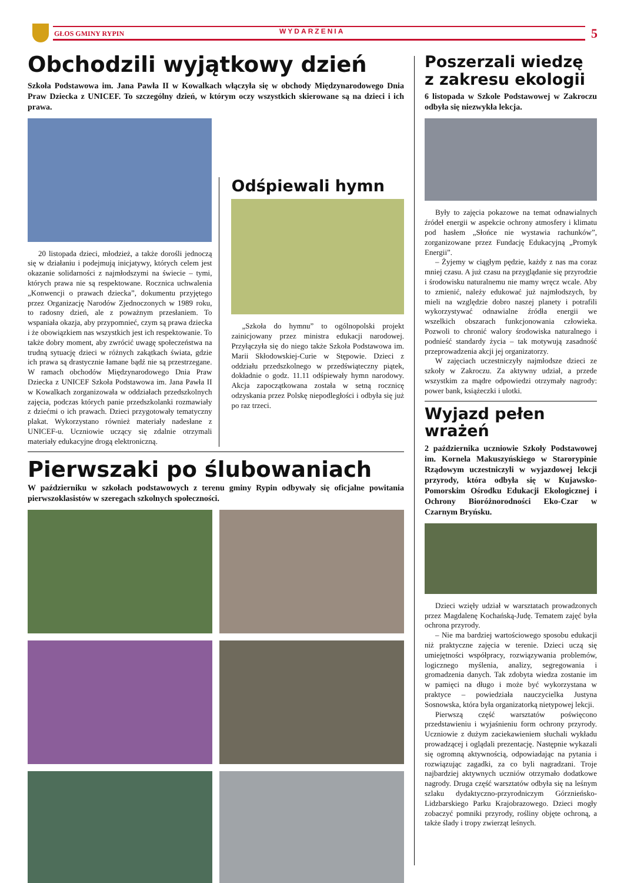GŁOS GMINY RYPIN WYDARZENIA 5
Obchodzili wyjątkowy dzień
Szkoła Podstawowa im. Jana Pawła II w Kowalkach włączyła się w obchody Międzynarodowego Dnia Praw Dziecka z UNICEF. To szczególny dzień, w którym oczy wszystkich skierowane są na dzieci i ich prawa.
20 listopada dzieci, młodzież, a także dorośli jednoczą się w działaniu i podejmują inicjatywy, których celem jest okazanie solidarności z najmłodszymi na świecie – tymi, których prawa nie są respektowane. Rocznica uchwalenia „Konwencji o prawach dziecka”, dokumentu przyjętego przez Organizację Narodów Zjednoczonych w 1989 roku, to radosny dzień, ale z poważnym przesłaniem. To wspaniała okazja, aby przypomnieć, czym są prawa dziecka i że obowiązkiem nas wszystkich jest ich respektowanie. To także dobry moment, aby zwrócić uwagę społeczeństwa na trudną sytuację dzieci w różnych zakątkach świata, gdzie ich prawa są drastycznie łamane bądź nie są przestrzegane. W ramach obchodów Międzynarodowego Dnia Praw Dziecka z UNICEF Szkoła Podstawowa im. Jana Pawła II w Kowalkach zorganizowała w oddziałach przedszkolnych zajęcia, podczas których panie przedszkolanki rozmawiały z dziećmi o ich prawach. Dzieci przygotowały tematyczny plakat. Wykorzystano również materiały nadesłane z UNICEF-u. Uczniowie uczący się zdalnie otrzymali materiały edukacyjne drogą elektroniczną.
Odśpiewali hymn
„Szkoła do hymnu” to ogólnopolski projekt zainicjowany przez ministra edukacji narodowej. Przyłączyła się do niego także Szkoła Podstawowa im. Marii Skłodowskiej-Curie w Stępowie. Dzieci z oddziału przedszkolnego w przedświąteczny piątek, dokładnie o godz. 11.11 odśpiewały hymn narodowy. Akcja zapoczątkowana została w setną rocznicę odzyskania przez Polskę niepodległości i odbyła się już po raz trzeci.
Pierwszaki po ślubowaniach
W październiku w szkołach podstawowych z terenu gminy Rypin odbywały się oficjalne powitania pierwszoklasistów w szeregach szkolnych społeczności.
Poszerzali wiedzę z zakresu ekologii
6 listopada w Szkole Podstawowej w Zakroczu odbyła się niezwykła lekcja.
Były to zajęcia pokazowe na temat odnawialnych źródeł energii w aspekcie ochrony atmosfery i klimatu pod hasłem „Słońce nie wystawia rachunków”, zorganizowane przez Fundację Edukacyjną „Promyk Energii”.
– Żyjemy w ciągłym pędzie, każdy z nas ma coraz mniej czasu. A już czasu na przyglądanie się przyrodzie i środowisku naturalnemu nie mamy wręcz wcale. Aby to zmienić, należy edukować już najmłodszych, by mieli na względzie dobro naszej planety i potrafili wykorzystywać odnawialne źródła energii we wszelkich obszarach funkcjonowania człowieka. Pozwoli to chronić walory środowiska naturalnego i podnieść standardy życia – tak motywują zasadność przeprowadzenia akcji jej organizatorzy.
W zajęciach uczestniczyły najmłodsze dzieci ze szkoły w Zakroczu. Za aktywny udział, a przede wszystkim za mądre odpowiedzi otrzymały nagrody: power bank, książeczki i ulotki.
Wyjazd pełen wrażeń
2 października uczniowie Szkoły Podstawowej im. Kornela Makuszyńskiego w Starorypinie Rządowym uczestniczyli w wyjazdowej lekcji przyrody, która odbyła się w Kujawsko-Pomorskim Ośrodku Edukacji Ekologicznej i Ochrony Bioróżnorodności Eko-Czar w Czarnym Bryńsku.
Dzieci wzięły udział w warsztatach prowadzonych przez Magdalenę Kochańską-Judę. Tematem zajęć była ochrona przyrody.
– Nie ma bardziej wartościowego sposobu edukacji niż praktyczne zajęcia w terenie. Dzieci uczą się umiejętności współpracy, rozwiązywania problemów, logicznego myślenia, analizy, segregowania i gromadzenia danych. Tak zdobyta wiedza zostanie im w pamięci na długo i może być wykorzystana w praktyce – powiedziała nauczycielka Justyna Sosnowska, która była organizatorką nietypowej lekcji.
Pierwszą część warsztatów poświęcono przedstawieniu i wyjaśnieniu form ochrony przyrody. Uczniowie z dużym zaciekawieniem słuchali wykładu prowadzącej i oglądali prezentację. Następnie wykazali się ogromną aktywnością, odpowiadając na pytania i rozwiązując zagadki, za co byli nagradzani. Troje najbardziej aktywnych uczniów otrzymało dodatkowe nagrody. Druga część warsztatów odbyła się na leśnym szlaku dydaktyczno-przyrodniczym Górznieńsko-Lidzbarskiego Parku Krajobrazowego. Dzieci mogły zobaczyć pomniki przyrody, rośliny objęte ochroną, a także ślady i tropy zwierząt leśnych.